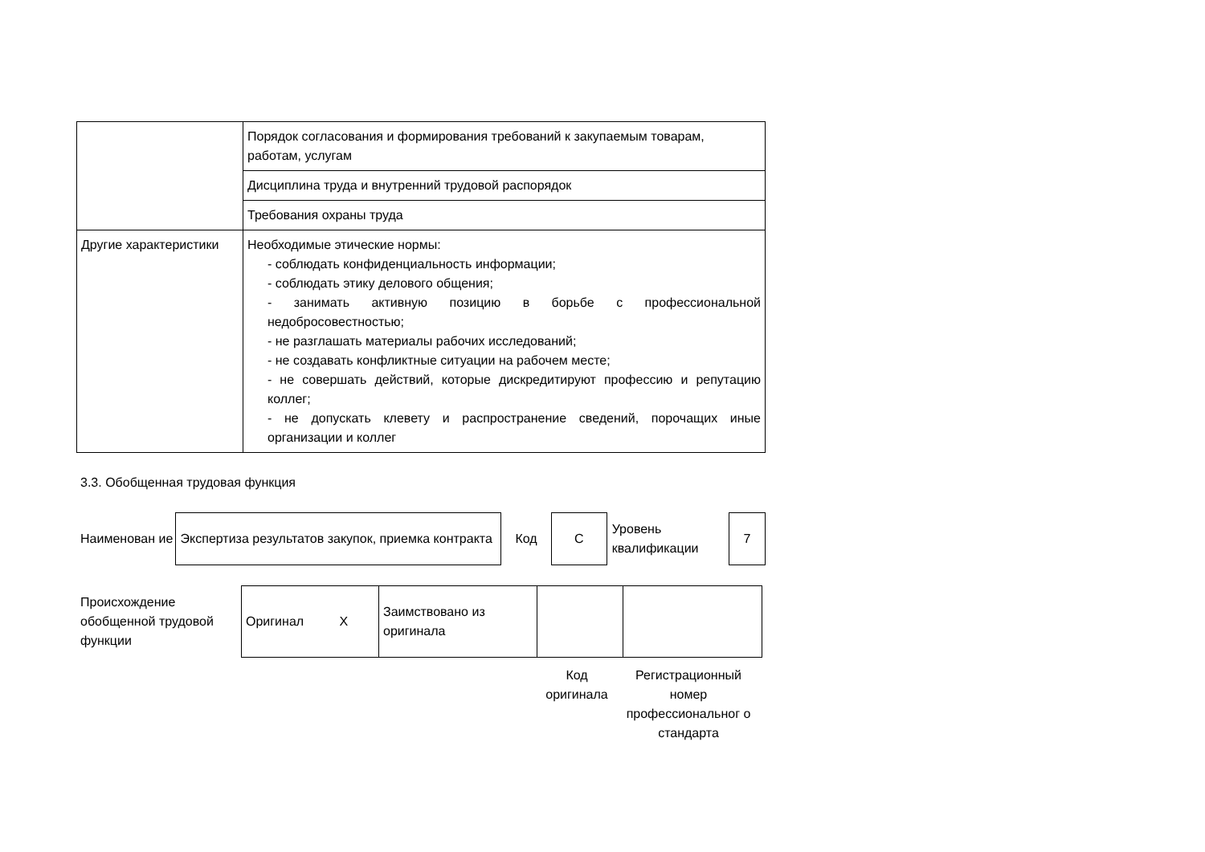| | Порядок согласования и формирования требований к закупаемым товарам, работам, услугам |
| | Дисциплина труда и внутренний трудовой распорядок |
| | Требования охраны труда |
| Другие характеристики | Необходимые этические нормы: - соблюдать конфиденциальность информации; - соблюдать этику делового общения; - занимать активную позицию в борьбе с профессиональной недобросовестностью; - не разглашать материалы рабочих исследований; - не создавать конфликтные ситуации на рабочем месте; - не совершать действий, которые дискредитируют профессию и репутацию коллег; - не допускать клевету и распространение сведений, порочащих иные организации и коллег |
3.3. Обобщенная трудовая функция
Наименован ие
Экспертиза результатов закупок, приемка контракта
Код
C
Уровень квалификации
7
Происхождение обобщенной трудовой функции
| Оригинал X | Заимствовано из оригинала | | |
| Код оригинала | Регистрационный номер профессиональног о стандарта |